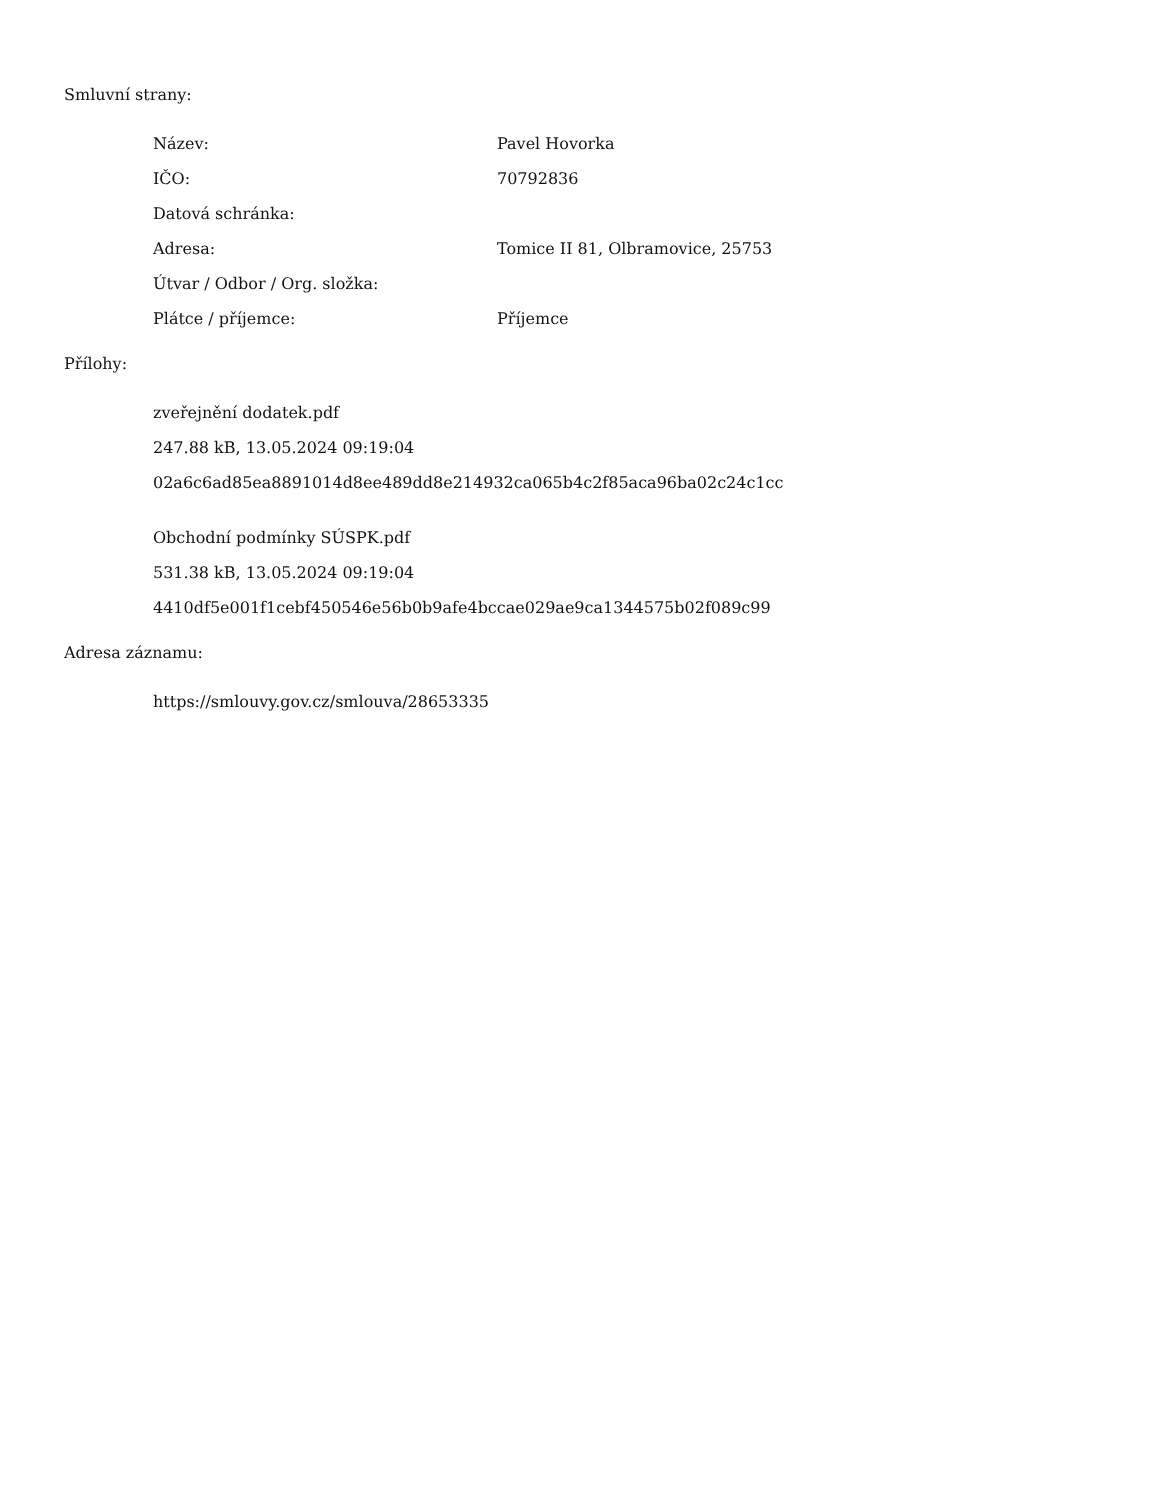Smluvní strany:
| Název: | Pavel Hovorka |
| IČO: | 70792836 |
| Datová schránka: | |
| Adresa: | Tomice II 81, Olbramovice, 25753 |
| Útvar / Odbor / Org. složka: | |
| Plátce / příjemce: | Příjemce |
Přílohy:
zveřejnění dodatek.pdf
247.88 kB, 13.05.2024 09:19:04
02a6c6ad85ea8891014d8ee489dd8e214932ca065b4c2f85aca96ba02c24c1cc
Obchodní podmínky SÚSPK.pdf
531.38 kB, 13.05.2024 09:19:04
4410df5e001f1cebf450546e56b0b9afe4bccae029ae9ca1344575b02f089c99
Adresa záznamu:
https://smlouvy.gov.cz/smlouva/28653335